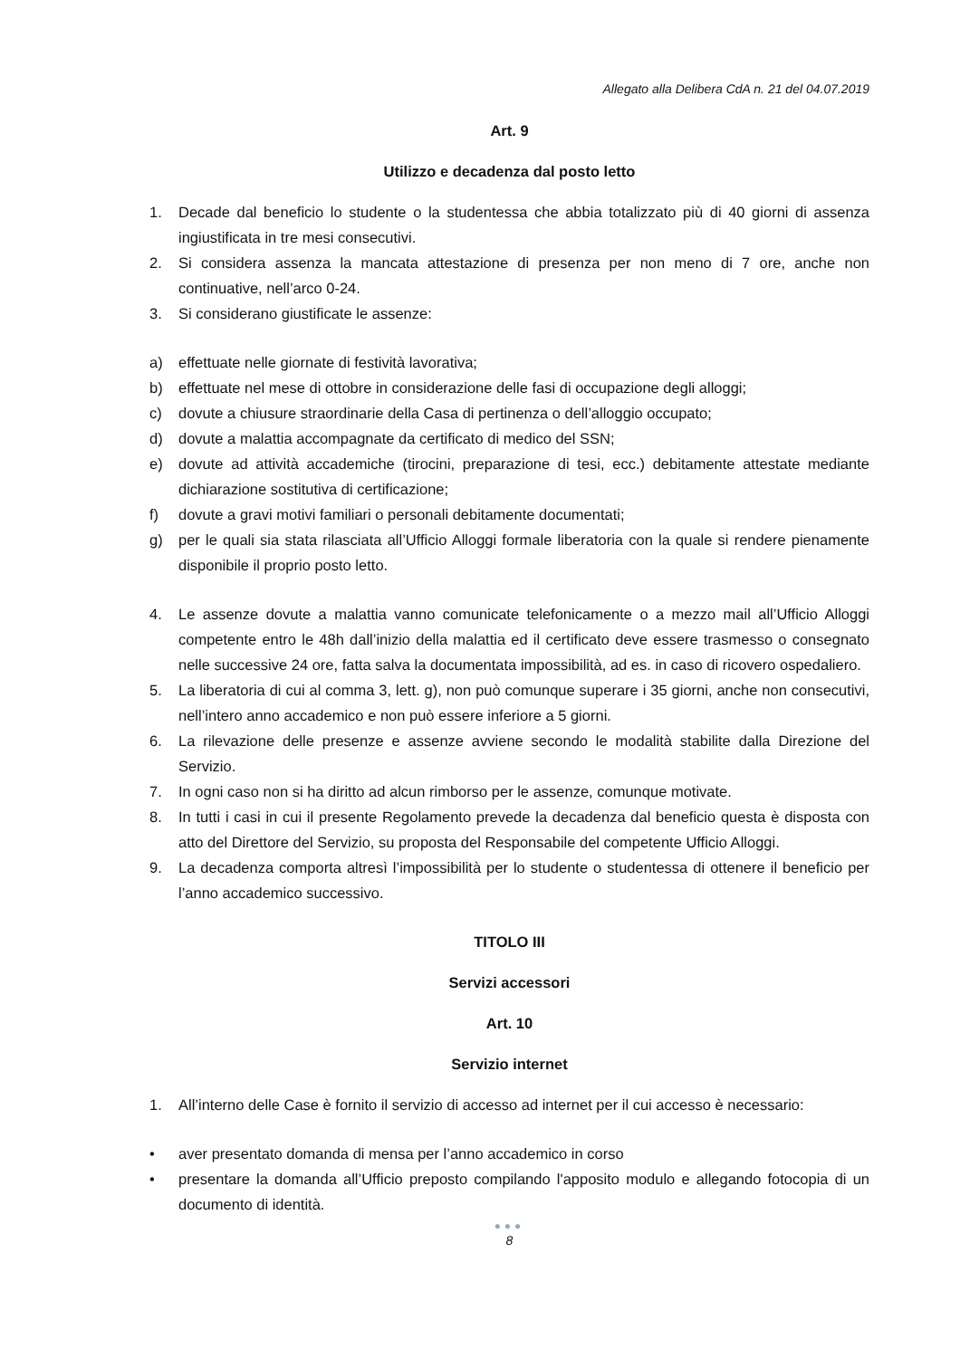Allegato alla Delibera CdA n. 21 del 04.07.2019
Art. 9
Utilizzo e decadenza dal posto letto
1. Decade dal beneficio lo studente o la studentessa che abbia totalizzato più di 40 giorni di assenza ingiustificata in tre mesi consecutivi.
2. Si considera assenza la mancata attestazione di presenza per non meno di 7 ore, anche non continuative, nell’arco 0-24.
3. Si considerano giustificate le assenze:
a) effettuate nelle giornate di festività lavorativa;
b) effettuate nel mese di ottobre in considerazione delle fasi di occupazione degli alloggi;
c) dovute a chiusure straordinarie della Casa di pertinenza o dell’alloggio occupato;
d) dovute a malattia accompagnate da certificato di medico del SSN;
e) dovute ad attività accademiche (tirocini, preparazione di tesi, ecc.) debitamente attestate mediante dichiarazione sostitutiva di certificazione;
f) dovute a gravi motivi familiari o personali debitamente documentati;
g) per le quali sia stata rilasciata all’Ufficio Alloggi formale liberatoria con la quale si rendere pienamente disponibile il proprio posto letto.
4. Le assenze dovute a malattia vanno comunicate telefonicamente o a mezzo mail all’Ufficio Alloggi competente entro le 48h dall’inizio della malattia ed il certificato deve essere trasmesso o consegnato nelle successive 24 ore, fatta salva la documentata impossibilità, ad es. in caso di ricovero ospedaliero.
5. La liberatoria di cui al comma 3, lett. g), non può comunque superare i 35 giorni, anche non consecutivi, nell’intero anno accademico e non può essere inferiore a 5 giorni.
6. La rilevazione delle presenze e assenze avviene secondo le modalità stabilite dalla Direzione del Servizio.
7. In ogni caso non si ha diritto ad alcun rimborso per le assenze, comunque motivate.
8. In tutti i casi in cui il presente Regolamento prevede la decadenza dal beneficio questa è disposta con atto del Direttore del Servizio, su proposta del Responsabile del competente Ufficio Alloggi.
9. La decadenza comporta altresì l’impossibilità per lo studente o studentessa di ottenere il beneficio per l’anno accademico successivo.
TITOLO III
Servizi accessori
Art. 10
Servizio internet
1. All’interno delle Case è fornito il servizio di accesso ad internet per il cui accesso è necessario:
• aver presentato domanda di mensa per l’anno accademico in corso
• presentare la domanda all’Ufficio preposto compilando l'apposito modulo e allegando fotocopia di un documento di identità.
●●●
8